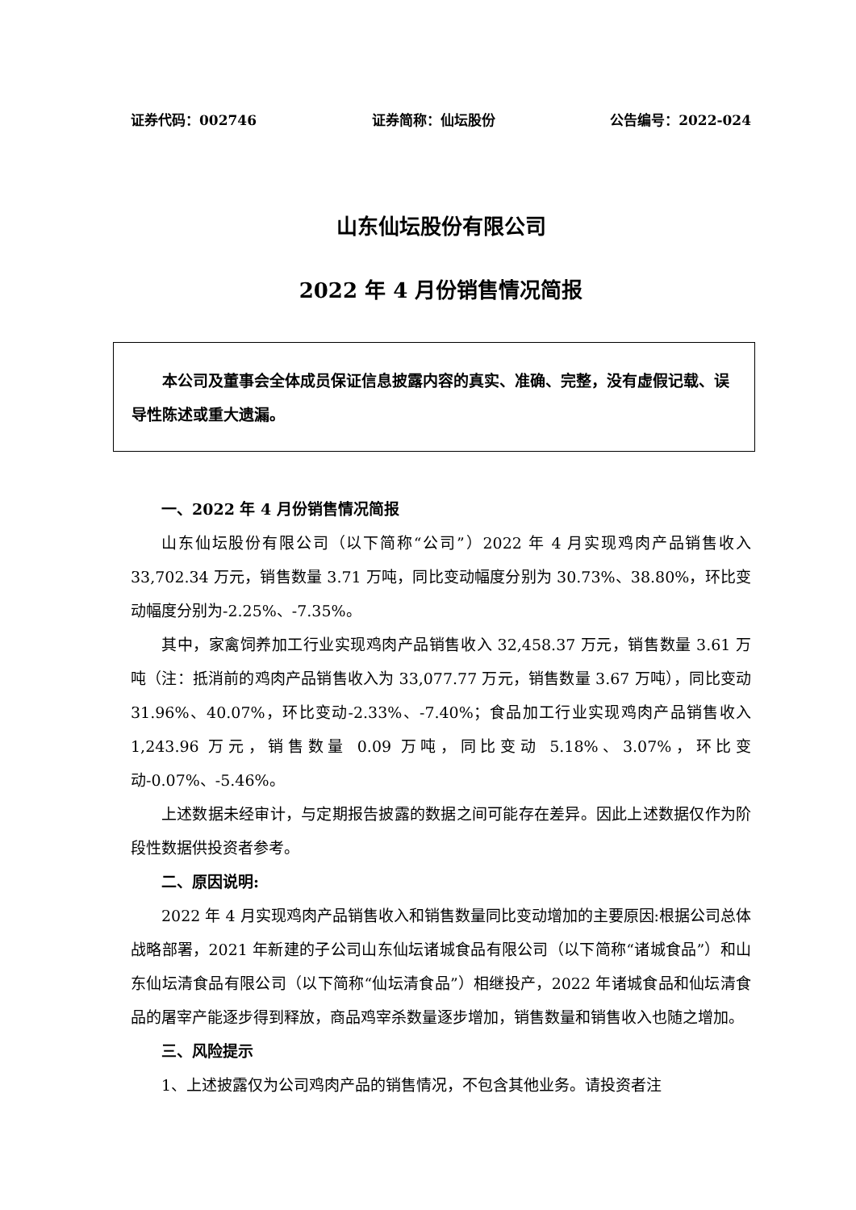证券代码：002746 证券简称：仙坛股份 公告编号：2022-024
山东仙坛股份有限公司
2022 年 4 月份销售情况简报
本公司及董事会全体成员保证信息披露内容的真实、准确、完整，没有虚假记载、误导性陈述或重大遗漏。
一、2022 年 4 月份销售情况简报
山东仙坛股份有限公司（以下简称“公司”）2022 年 4 月实现鸡肉产品销售收入 33,702.34 万元，销售数量 3.71 万吨，同比变动幅度分别为 30.73%、38.80%，环比变动幅度分别为-2.25%、-7.35%。
其中，家禽饲养加工行业实现鸡肉产品销售收入 32,458.37 万元，销售数量 3.61 万吨（注：抵消前的鸡肉产品销售收入为 33,077.77 万元，销售数量 3.67 万吨），同比变动 31.96%、40.07%，环比变动-2.33%、-7.40%；食品加工行业实现鸡肉产品销售收入 1,243.96 万元，销售数量 0.09 万吨，同比变动 5.18%、3.07%，环比变动-0.07%、-5.46%。
上述数据未经审计，与定期报告披露的数据之间可能存在差异。因此上述数据仅作为阶段性数据供投资者参考。
二、原因说明:
2022 年 4 月实现鸡肉产品销售收入和销售数量同比变动增加的主要原因:根据公司总体战略部署，2021 年新建的子公司山东仙坛诸城食品有限公司（以下简称“诸城食品”）和山东仙坛清食品有限公司（以下简称“仙坛清食品”）相继投产，2022 年诸城食品和仙坛清食品的屠宰产能逐步得到释放，商品鸡宰杀数量逐步增加，销售数量和销售收入也随之增加。
三、风险提示
1、上述披露仅为公司鸡肉产品的销售情况，不包含其他业务。请投资者注